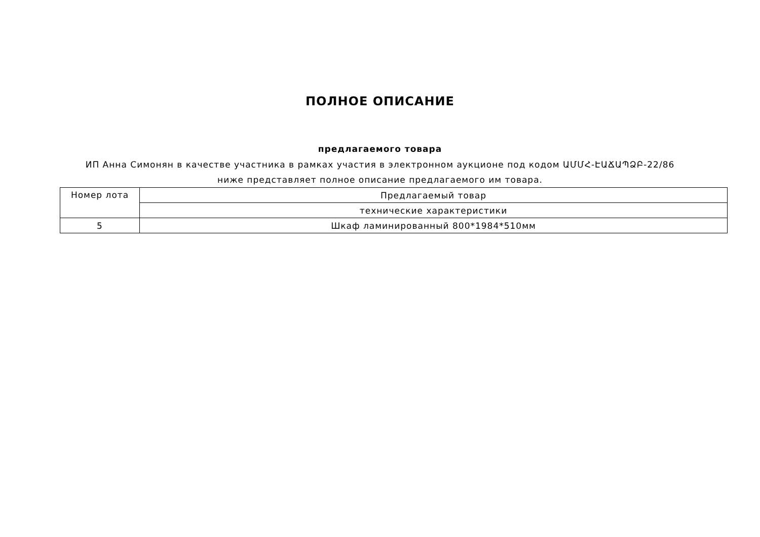ПОЛНОЕ ОПИСАНИЕ
предлагаемого товара
ИП Анна Симонян в качестве участника в рамках участия в электронном аукционе под кодом ԱՄՄՀ-ԷԱՃԱՊՁԲ-22/86 ниже представляет полное описание предлагаемого им товара.
| Номер лота | Предлагаемый товар |
| --- | --- |
| | технические характеристики |
| 5 | Шкаф ламинированный 800*1984*510мм |